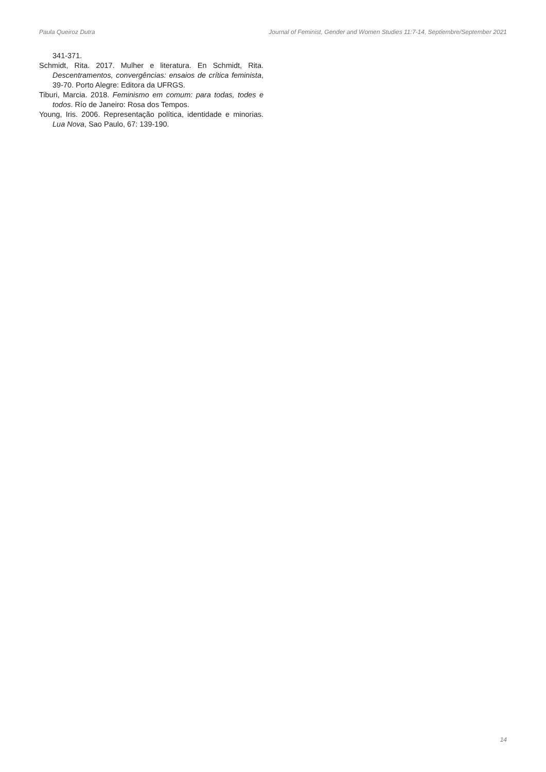Paula Queiroz Dutra Journal of Feminist, Gender and Women Studies 11:7-14, Septiembre/September 2021
341-371.
Schmidt, Rita. 2017. Mulher e literatura. En Schmidt, Rita. Descentramentos, convergências: ensaios de crítica feminista, 39-70. Porto Alegre: Editora da UFRGS.
Tiburi, Marcia. 2018. Feminismo em comum: para todas, todes e todos. Río de Janeiro: Rosa dos Tempos.
Young, Iris. 2006. Representação política, identidade e minorias. Lua Nova, Sao Paulo, 67: 139-190.
14